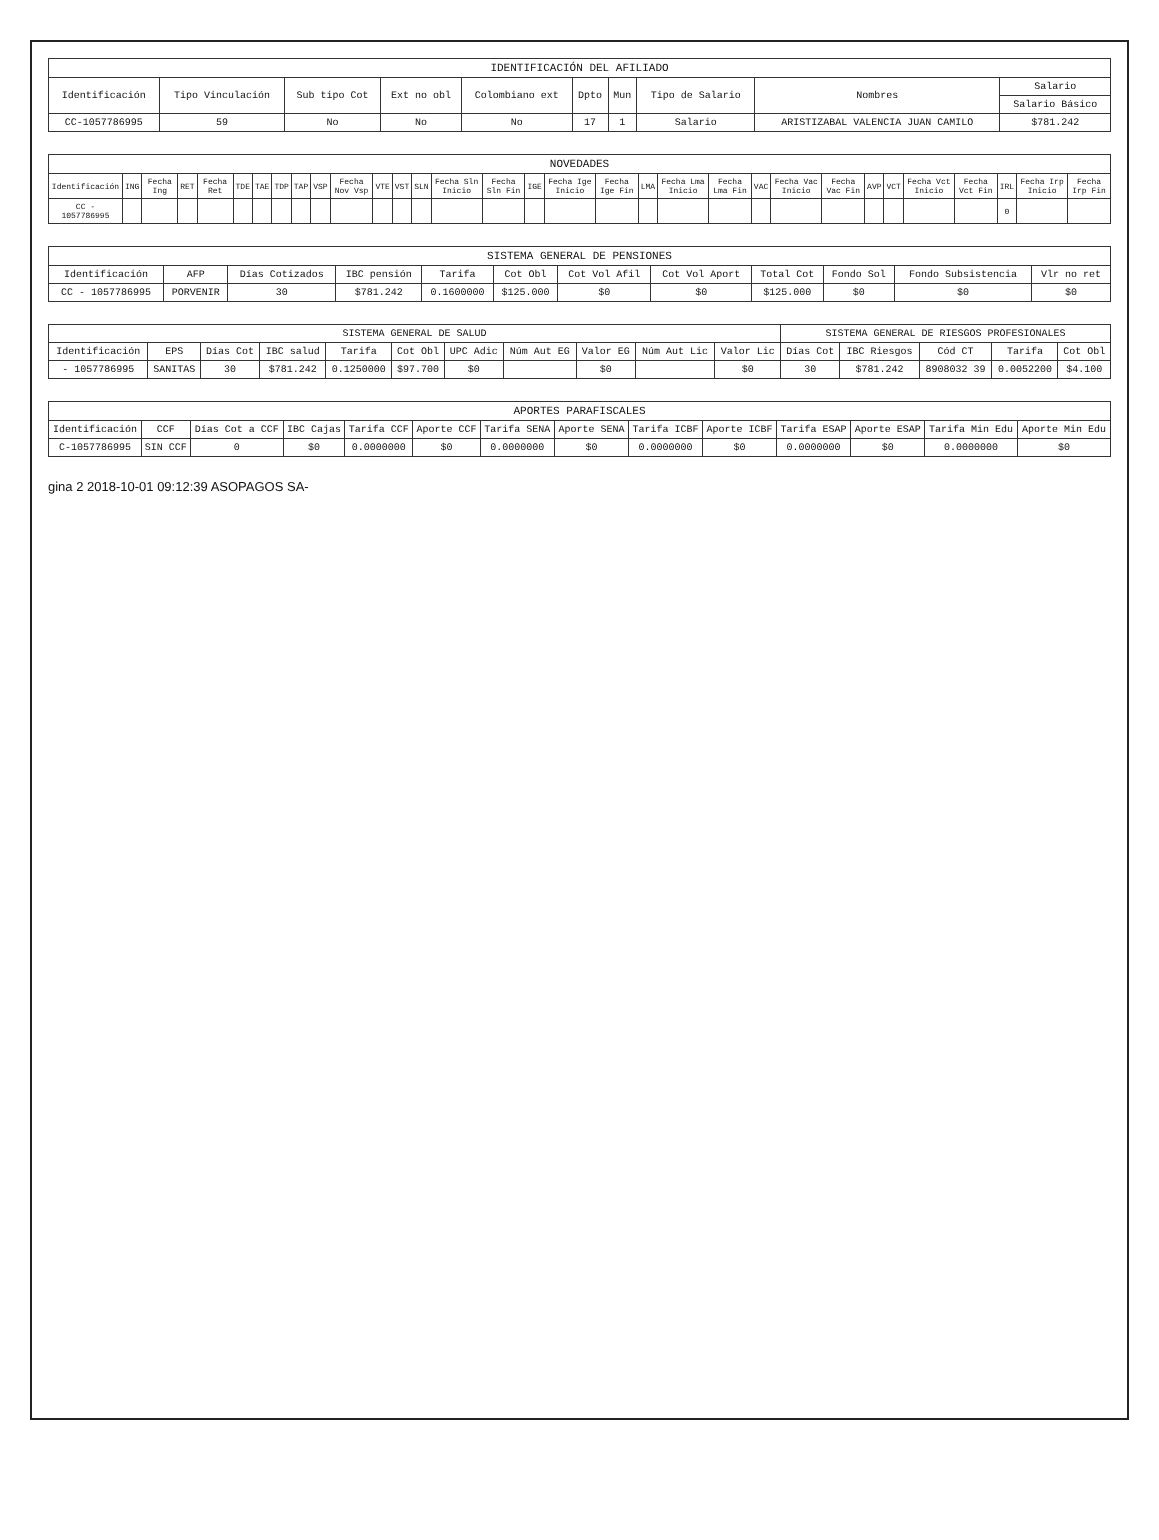IDENTIFICACIÓN DEL AFILIADO
| Identificación | Tipo Vinculación | Sub tipo Cot | Ext no obl | Colombiano ext | Dpto | Mun | Tipo de Salario | Nombres | Salario |
| --- | --- | --- | --- | --- | --- | --- | --- | --- | --- |
| | | | | | | | | | Salario Básico |
| CC-1057786995 | 59 | No | No | No | 17 | 1 | Salario | ARISTIZABAL VALENCIA JUAN CAMILO | $781.242 |
NOVEDADES
| Identificación | ING | Fecha Ing | RET | Fecha Ret | TDE | TAE | TDP | TAP | VSP | Fecha Nov Vsp | VTE | VST | SLN | Fecha Sln Inicio | Fecha Sln Fin | IGE | Fecha Ige Inicio | Fecha Ige Fin | LMA | Fecha Lma Inicio | Fecha Lma Fin | VAC | Fecha Vac Inicio | Fecha Vac Fin | AVP | VCT | Fecha Vct Inicio | Fecha Vct Fin | IRL | Fecha Irp Inicio | Fecha Irp Fin |
| --- | --- | --- | --- | --- | --- | --- | --- | --- | --- | --- | --- | --- | --- | --- | --- | --- | --- | --- | --- | --- | --- | --- | --- | --- | --- | --- | --- | --- | --- | --- | --- |
| CC - 1057786995 | | | | | | | | | | | | | | | | | | | | | | | | | | | | | 0 | | |
SISTEMA GENERAL DE PENSIONES
| Identificación | AFP | Días Cotizados | IBC pensión | Tarifa | Cot Obl | Cot Vol Afil | Cot Vol Aport | Total Cot | Fondo Sol | Fondo Subsistencia | Vlr no ret |
| --- | --- | --- | --- | --- | --- | --- | --- | --- | --- | --- | --- |
| CC - 1057786995 | PORVENIR | 30 | $781.242 | 0.1600000 | $125.000 | $0 | $0 | $125.000 | $0 | $0 | $0 |
| SISTEMA GENERAL DE SALUD | | | | | | | | | | | SISTEMA GENERAL DE RIESGOS PROFESIONALES | | | | |
| --- | --- | --- | --- | --- | --- | --- | --- | --- | --- | --- | --- | --- | --- | --- | --- |
| Identificación | EPS | Días Cot | IBC salud | Tarifa | Cot Obl | UPC Adic | Núm Aut EG | Valor EG | Núm Aut Lic | Valor Lic | Días Cot | IBC Riesgos | Cód CT | Tarifa | Cot Obl |
| - 1057786995 | SANITAS | 30 | $781.242 | 0.1250000 | $97.700 | $0 | | $0 | | $0 | 30 | $781.242 | 8908032 39 | 0.0052200 | $4.100 |
APORTES PARAFISCALES
| Identificación | CCF | Días Cot a CCF | IBC Cajas | Tarifa CCF | Aporte CCF | Tarifa SENA | Aporte SENA | Tarifa ICBF | Aporte ICBF | Tarifa ESAP | Aporte ESAP | Tarifa Min Edu | Aporte Min Edu |
| --- | --- | --- | --- | --- | --- | --- | --- | --- | --- | --- | --- | --- | --- |
| C-1057786995 | SIN CCF | 0 | $0 | 0.0000000 | $0 | 0.0000000 | $0 | 0.0000000 | $0 | 0.0000000 | $0 | 0.0000000 | $0 |
gina 2 2018-10-01 09:12:39 ASOPAGOS SA-